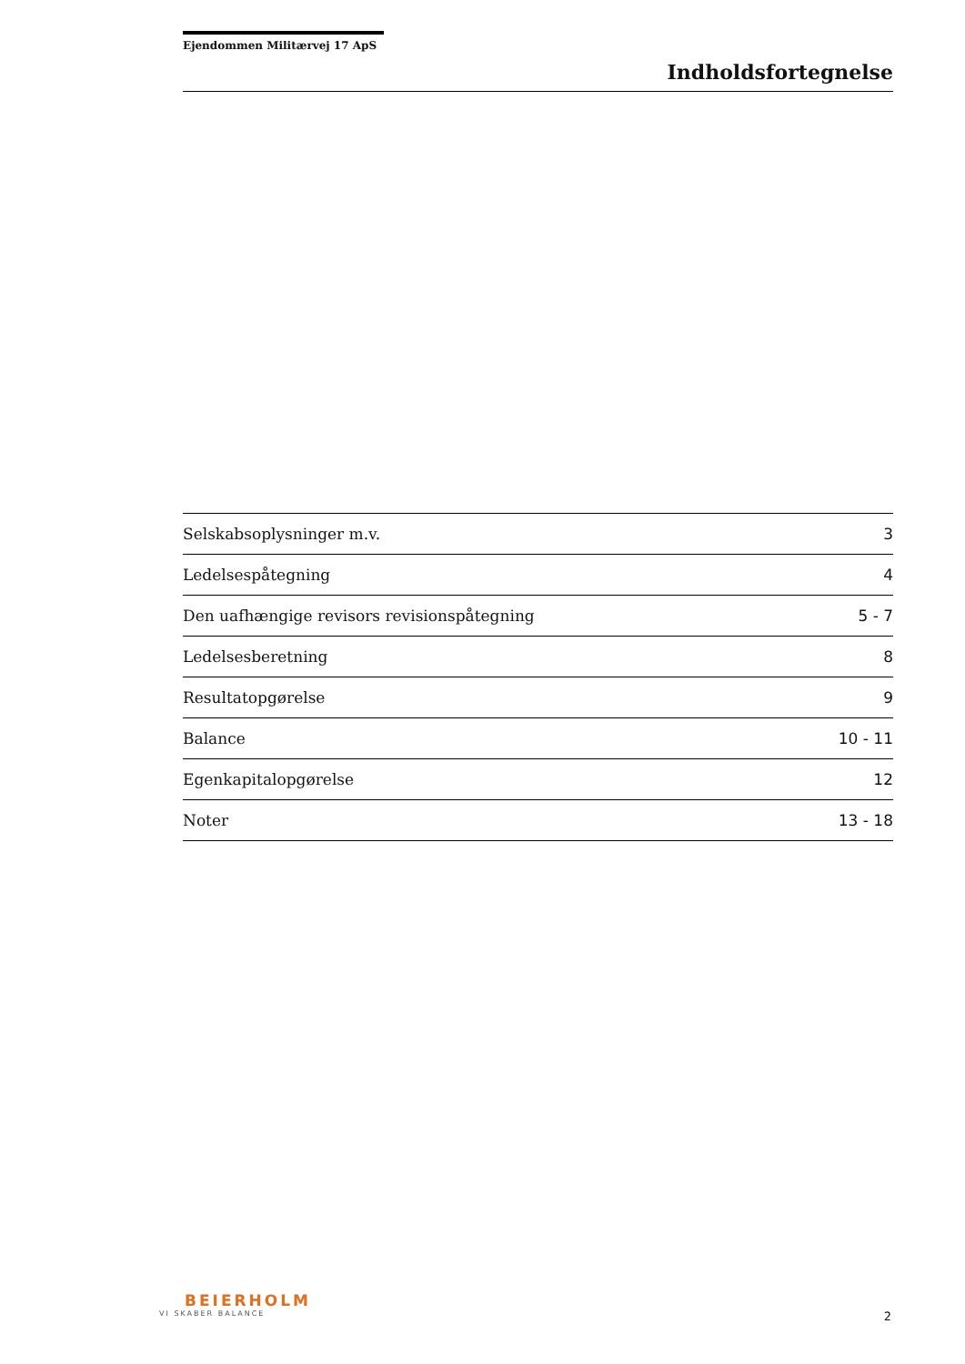Ejendommen Militærvej 17 ApS
Indholdsfortegnelse
| Selskabsoplysninger m.v. | 3 |
| Ledelsespåtegning | 4 |
| Den uafhængige revisors revisionspåtegning | 5 - 7 |
| Ledelsesberetning | 8 |
| Resultatopgørelse | 9 |
| Balance | 10 - 11 |
| Egenkapitalopgørelse | 12 |
| Noter | 13 - 18 |
BEIERHOLM
VI SKABER BALANCE
2